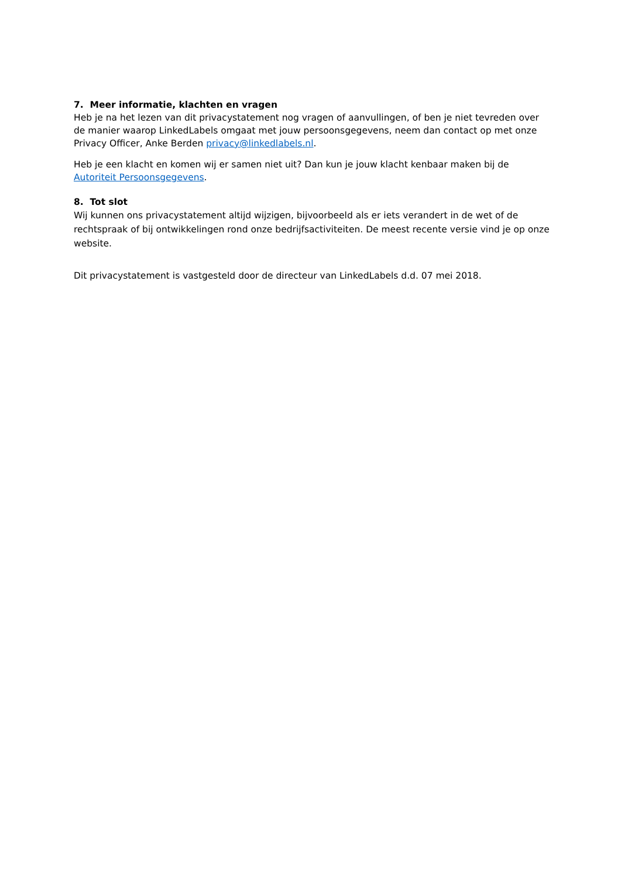7. Meer informatie, klachten en vragen
Heb je na het lezen van dit privacystatement nog vragen of aanvullingen, of ben je niet tevreden over de manier waarop LinkedLabels omgaat met jouw persoonsgegevens, neem dan contact op met onze Privacy Officer, Anke Berden privacy@linkedlabels.nl.
Heb je een klacht en komen wij er samen niet uit? Dan kun je jouw klacht kenbaar maken bij de Autoriteit Persoonsgegevens.
8. Tot slot
Wij kunnen ons privacystatement altijd wijzigen, bijvoorbeeld als er iets verandert in de wet of de rechtspraak of bij ontwikkelingen rond onze bedrijfsactiviteiten. De meest recente versie vind je op onze website.
Dit privacystatement is vastgesteld door de directeur van LinkedLabels d.d. 07 mei 2018.